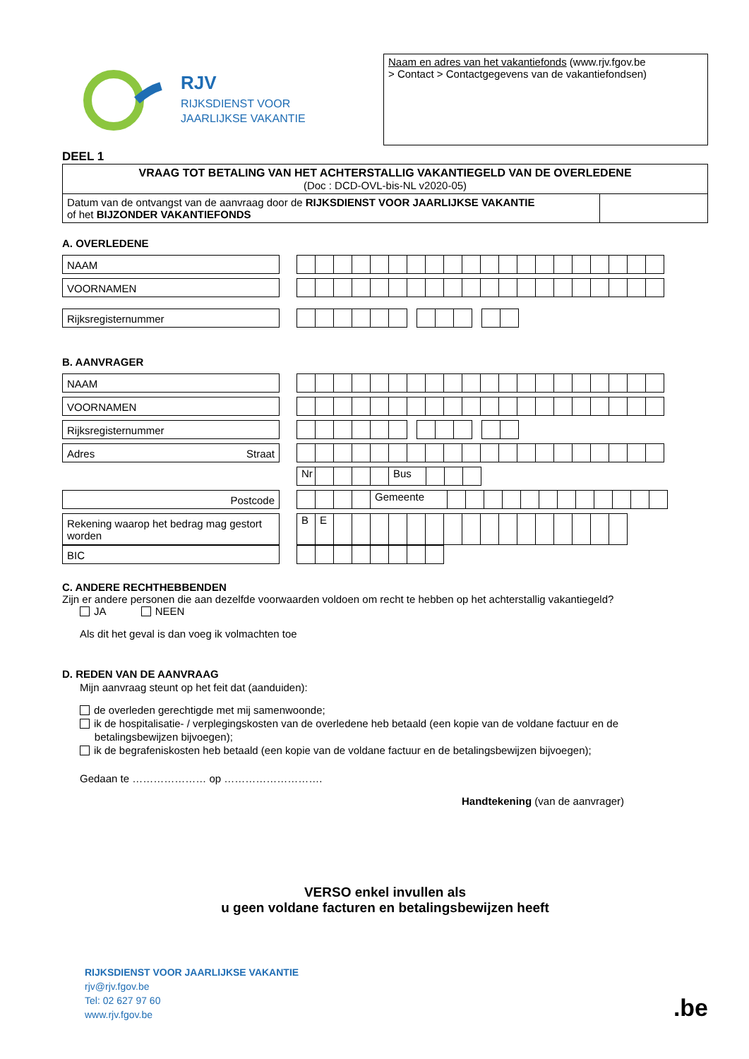RJV
RIJKSDIENST VOOR
JAARLIJKSE VAKANTIE
Naam en adres van het vakantiefonds (www.rjv.fgov.be
> Contact > Contactgegevens van de vakantiefondsen)
DEEL 1
| VRAAG TOT BETALING VAN HET ACHTERSTALLIG VAKANTIEGELD VAN DE OVERLEDENE (Doc : DCD-OVL-bis-NL v2020-05) | |
| Datum van de ontvangst van de aanvraag door de RIJKSDIENST VOOR JAARLIJKSE VAKANTIE of het BIJZONDER VAKANTIEFONDS | |
A. OVERLEDENE
NAAM
VOORNAMEN
Rijksregisternummer
B. AANVRAGER
NAAM
VOORNAMEN
Rijksregisternummer
Adres Straat
Nr Bus
Postcode
Gemeente
Rekening waarop het bedrag mag gestort worden
BE
BIC
C. ANDERE RECHTHEBBENDEN
Zijn er andere personen die aan dezelfde voorwaarden voldoen om recht te hebben op het achterstallig vakantiegeld?
JA NEEN
Als dit het geval is dan voeg ik volmachten toe
D. REDEN VAN DE AANVRAAG
Mijn aanvraag steunt op het feit dat (aanduiden):
de overleden gerechtigde met mij samenwoonde;
ik de hospitalisatie- / verplegingskosten van de overledene heb betaald (een kopie van de voldane factuur en de
betalingsbewijzen bijvoegen);
ik de begrafeniskosten heb betaald (een kopie van de voldane factuur en de betalingsbewijzen bijvoegen);
Gedaan te ………………… op ……………………….
Handtekening (van de aanvrager)
VERSO enkel invullen als
u geen voldane facturen en betalingsbewijzen heeft
RIJKSDIENST VOOR JAARLIJKSE VAKANTIE
rjv@rjv.fgov.be
Tel: 02 627 97 60
www.rjv.fgov.be
.be